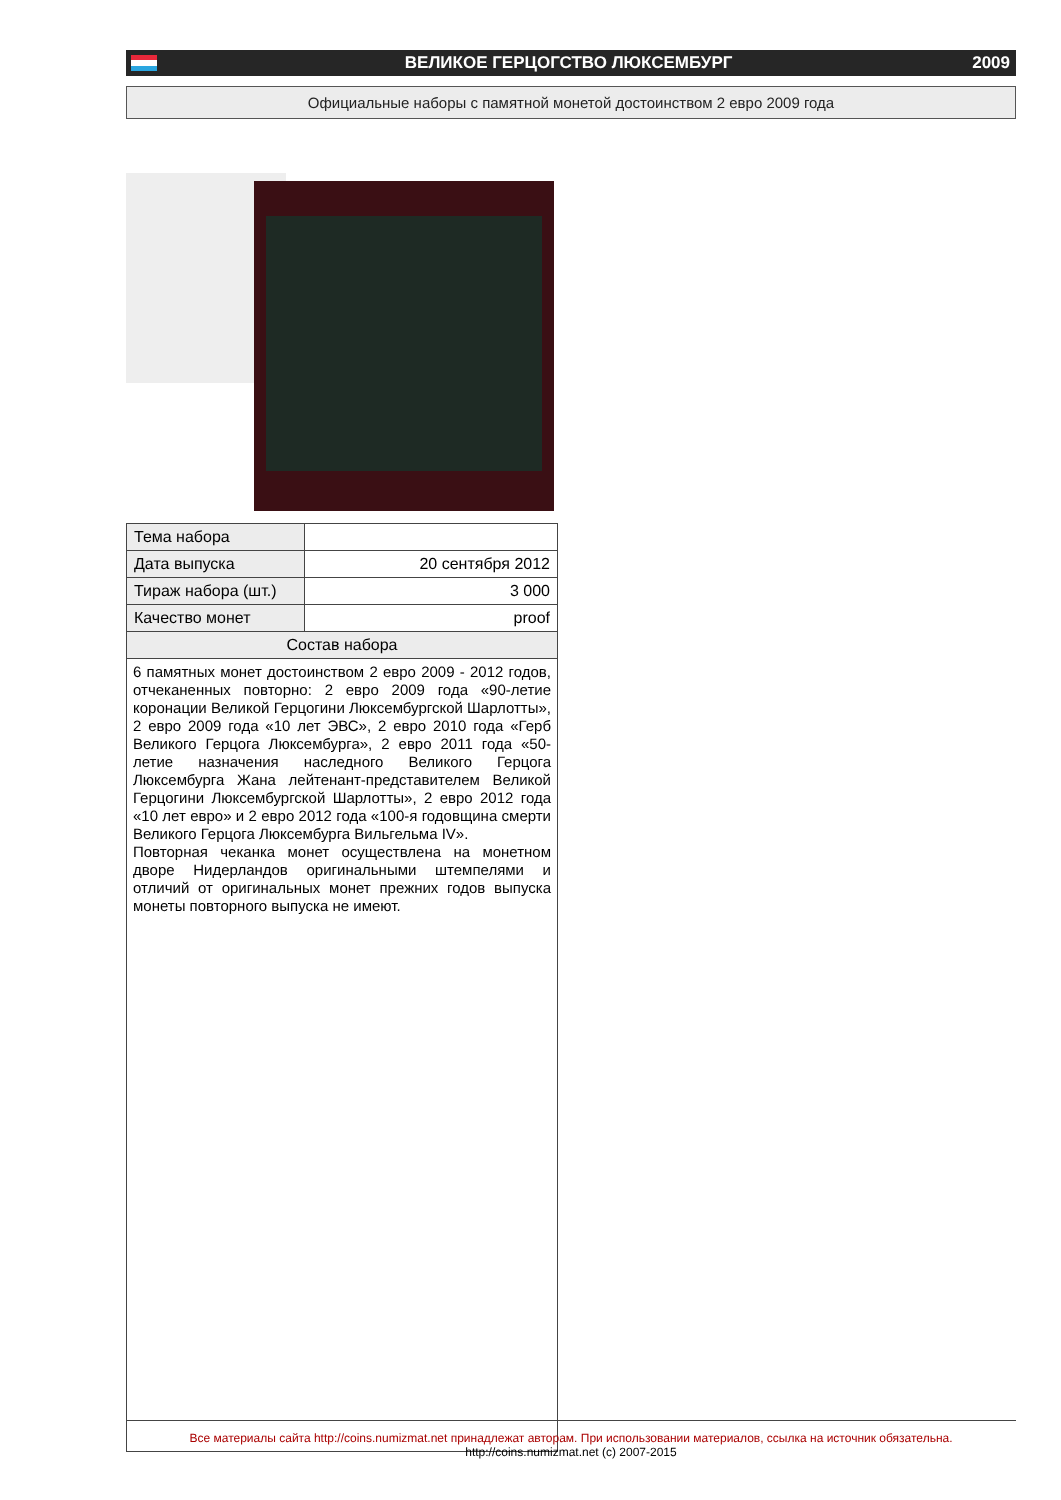ВЕЛИКОЕ ГЕРЦОГСТВО ЛЮКСЕМБУРГ 2009
Официальные наборы с памятной монетой достоинством 2 евро 2009 года
| Тема набора | |
| Дата выпуска | 20 сентября 2012 |
| Тираж набора (шт.) | 3 000 |
| Качество монет | proof |
| Состав набора | |
6 памятных монет достоинством 2 евро 2009 - 2012 годов, отчеканенных повторно: 2 евро 2009 года «90-летие коронации Великой Герцогини Люксембургской Шарлотты», 2 евро 2009 года «10 лет ЭВС», 2 евро 2010 года «Герб Великого Герцога Люксембурга», 2 евро 2011 года «50-летие назначения наследного Великого Герцога Люксембурга Жана лейтенант-представителем Великой Герцогини Люксембургской Шарлотты», 2 евро 2012 года «10 лет евро» и 2 евро 2012 года «100-я годовщина смерти Великого Герцога Люксембурга Вильгельма IV».
Повторная чеканка монет осуществлена на монетном дворе Нидерландов оригинальными штемпелями и отличий от оригинальных монет прежних годов выпуска монеты повторного выпуска не имеют.
Все материалы сайта http://coins.numizmat.net принадлежат авторам. При использовании материалов, ссылка на источник обязательна.
http://coins.numizmat.net (c) 2007-2015